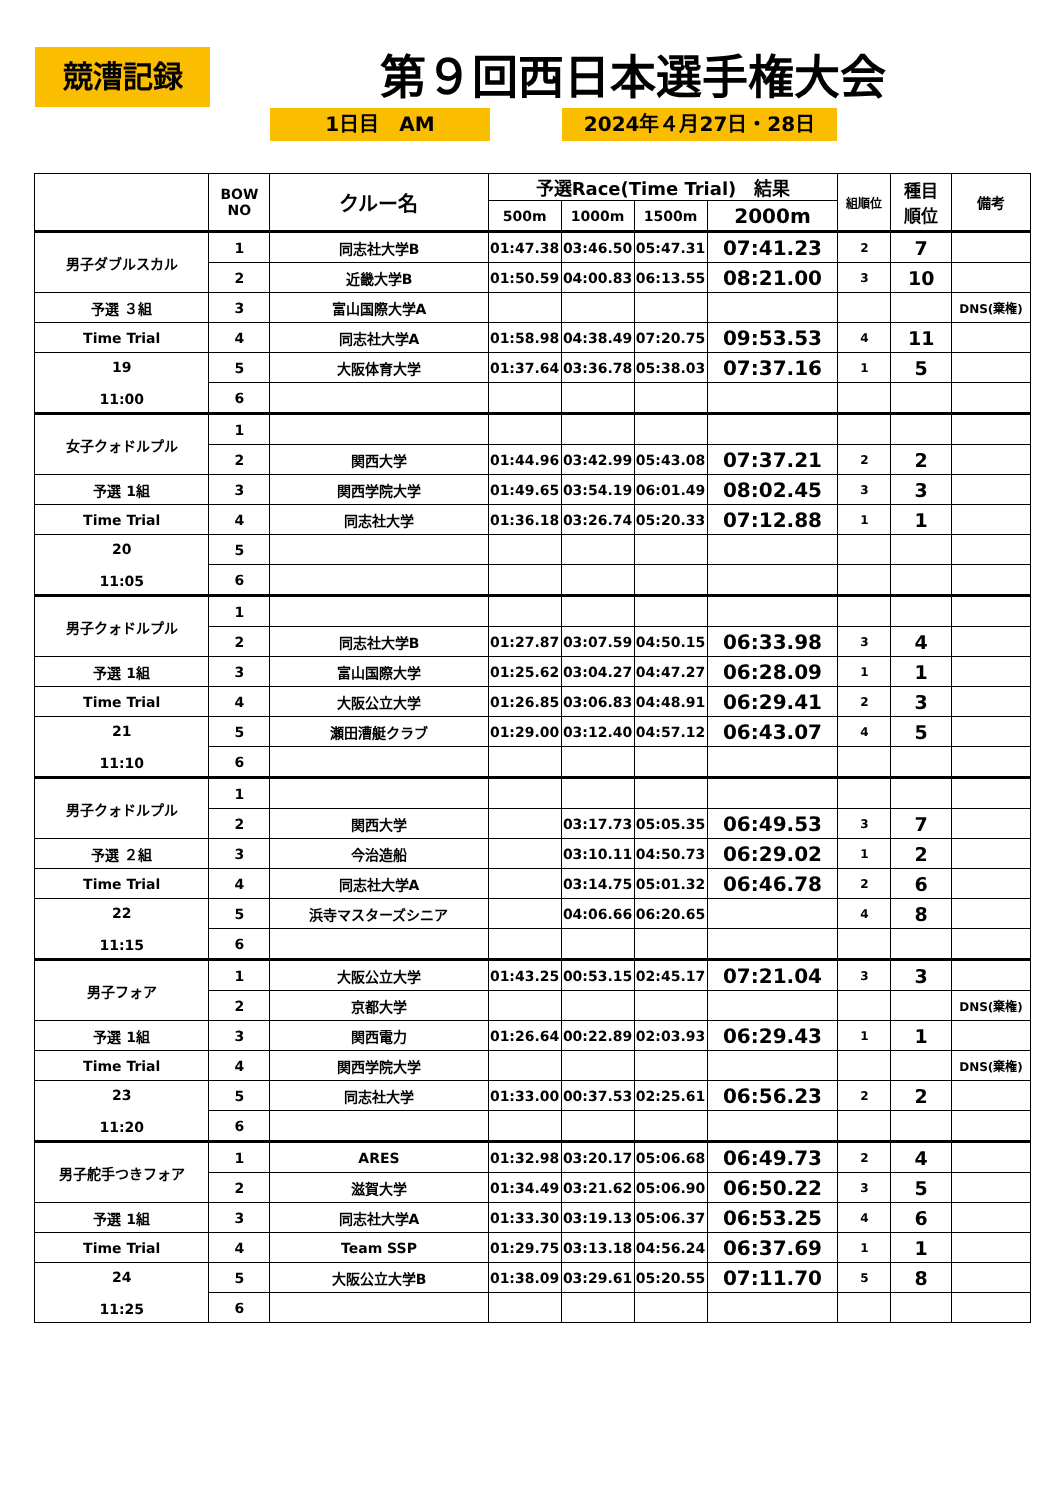競漕記録 第９回西日本選手権大会
1日目　AM 2024年４月27日・28日
| | BOW NO | クルー名 | 予選Race(Time Trial) 結果 | | | | 組順位 | 種目 順位 | 備考 |
| --- | --- | --- | --- | --- | --- | --- | --- | --- | --- |
| | | | 500m | 1000m | 1500m | 2000m | | | |
| 男子ダブルスカル | 1 | 同志社大学B | 01:47.38 | 03:46.50 | 05:47.31 | 07:41.23 | 2 | 7 | |
| | 2 | 近畿大学B | 01:50.59 | 04:00.83 | 06:13.55 | 08:21.00 | 3 | 10 | |
| 予選 ３組 | 3 | 富山国際大学A | | | | | | | DNS(棄権) |
| Time Trial | 4 | 同志社大学A | 01:58.98 | 04:38.49 | 07:20.75 | 09:53.53 | 4 | 11 | |
| 19 11:00 | 5 | 大阪体育大学 | 01:37.64 | 03:36.78 | 05:38.03 | 07:37.16 | 1 | 5 | |
| | 6 | | | | | | | | |
| 女子クォドルプル | 1 | | | | | | | | |
| | 2 | 関西大学 | 01:44.96 | 03:42.99 | 05:43.08 | 07:37.21 | 2 | 2 | |
| 予選 1組 | 3 | 関西学院大学 | 01:49.65 | 03:54.19 | 06:01.49 | 08:02.45 | 3 | 3 | |
| Time Trial | 4 | 同志社大学 | 01:36.18 | 03:26.74 | 05:20.33 | 07:12.88 | 1 | 1 | |
| 20 11:05 | 5 | | | | | | | | |
| | 6 | | | | | | | | |
| 男子クォドルプル | 1 | | | | | | | | |
| | 2 | 同志社大学B | 01:27.87 | 03:07.59 | 04:50.15 | 06:33.98 | 3 | 4 | |
| 予選 1組 | 3 | 富山国際大学 | 01:25.62 | 03:04.27 | 04:47.27 | 06:28.09 | 1 | 1 | |
| Time Trial | 4 | 大阪公立大学 | 01:26.85 | 03:06.83 | 04:48.91 | 06:29.41 | 2 | 3 | |
| 21 11:10 | 5 | 瀬田漕艇クラブ | 01:29.00 | 03:12.40 | 04:57.12 | 06:43.07 | 4 | 5 | |
| | 6 | | | | | | | | |
| 男子クォドルプル | 1 | | | | | | | | |
| | 2 | 関西大学 | | 03:17.73 | 05:05.35 | 06:49.53 | 3 | 7 | |
| 予選 ２組 | 3 | 今治造船 | | 03:10.11 | 04:50.73 | 06:29.02 | 1 | 2 | |
| Time Trial | 4 | 同志社大学A | | 03:14.75 | 05:01.32 | 06:46.78 | 2 | 6 | |
| 22 11:15 | 5 | 浜寺マスターズシニア | | 04:06.66 | 06:20.65 | | 4 | 8 | |
| | 6 | | | | | | | | |
| 男子フォア | 1 | 大阪公立大学 | 01:43.25 | 00:53.15 | 02:45.17 | 07:21.04 | 3 | 3 | |
| | 2 | 京都大学 | | | | | | | DNS(棄権) |
| 予選 1組 | 3 | 関西電力 | 01:26.64 | 00:22.89 | 02:03.93 | 06:29.43 | 1 | 1 | |
| Time Trial | 4 | 関西学院大学 | | | | | | | DNS(棄権) |
| 23 11:20 | 5 | 同志社大学 | 01:33.00 | 00:37.53 | 02:25.61 | 06:56.23 | 2 | 2 | |
| | 6 | | | | | | | | |
| 男子舵手つきフォア | 1 | ARES | 01:32.98 | 03:20.17 | 05:06.68 | 06:49.73 | 2 | 4 | |
| | 2 | 滋賀大学 | 01:34.49 | 03:21.62 | 05:06.90 | 06:50.22 | 3 | 5 | |
| 予選 1組 | 3 | 同志社大学A | 01:33.30 | 03:19.13 | 05:06.37 | 06:53.25 | 4 | 6 | |
| Time Trial | 4 | Team SSP | 01:29.75 | 03:13.18 | 04:56.24 | 06:37.69 | 1 | 1 | |
| 24 11:25 | 5 | 大阪公立大学B | 01:38.09 | 03:29.61 | 05:20.55 | 07:11.70 | 5 | 8 | |
| | 6 | | | | | | | | |